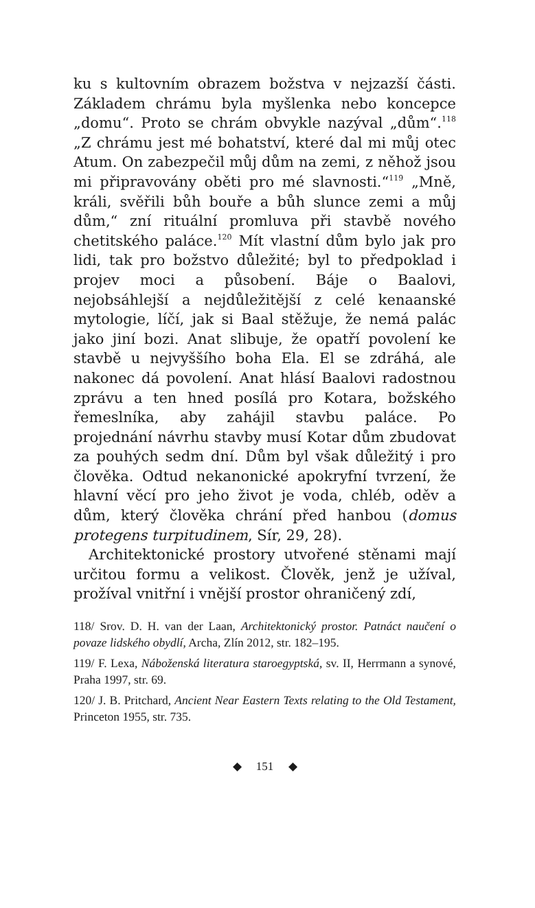ku s kultovním obrazem božstva v nejzazší části. Základem chrámu byla myšlenka nebo koncepce „domu“. Proto se chrám obvykle nazýval „dům“.<sup>118</sup> „Z chrámu jest mé bohatství, které dal mi můj otec Atum. On zabezpečil můj dům na zemi, z něhož jsou mi připravovány oběti pro mé slavnosti.“<sup>119</sup> „Mně, králi, svěřili bůh bouře a bůh slunce zemi a můj dům,“ zní rituální promluva při stavbě nového chetitského paláce.<sup>120</sup> Mít vlastní dům bylo jak pro lidi, tak pro božstvo důležité; byl to předpoklad i projev moci a působení. Báje o Baalovi, nejobsáhlejší a nejdůležitější z celé kenaanské mytologie, líčí, jak si Baal stěžuje, že nemá palác jako jiní bozi. Anat slibuje, že opatří povolení ke stavbě u nejvyššího boha Ela. El se zdráhá, ale nakonec dá povolení. Anat hlásí Baalovi radostnou zprávu a ten hned posílá pro Kotara, božského řemeslníka, aby zahájil stavbu paláce. Po projednání návrhu stavby musí Kotar dům zbudovat za pouhých sedm dní. Dům byl však důležitý i pro člověka. Odtud nekanonické apokryfní tvrzení, že hlavní věcí pro jeho život je voda, chléb, oděv a dům, který člověka chrání před hanbou (domus protegens turpitudinem, Sír, 29, 28).
Architektonické prostory utvořené stěnami mají určitou formu a velikost. Člověk, jenž je užíval, prožíval vnitřní i vnější prostor ohraničený zdí,
118/ Srov. D. H. van der Laan, Architektonický prostor. Patnáct naučení o povaze lidského obydlí, Archa, Zlín 2012, str. 182–195.
119/ F. Lexa, Náboženská literatura staroegyptská, sv. II, Herrmann a synové, Praha 1997, str. 69.
120/ J. B. Pritchard, Ancient Near Eastern Texts relating to the Old Testament, Princeton 1955, str. 735.
◆ 151 ◆